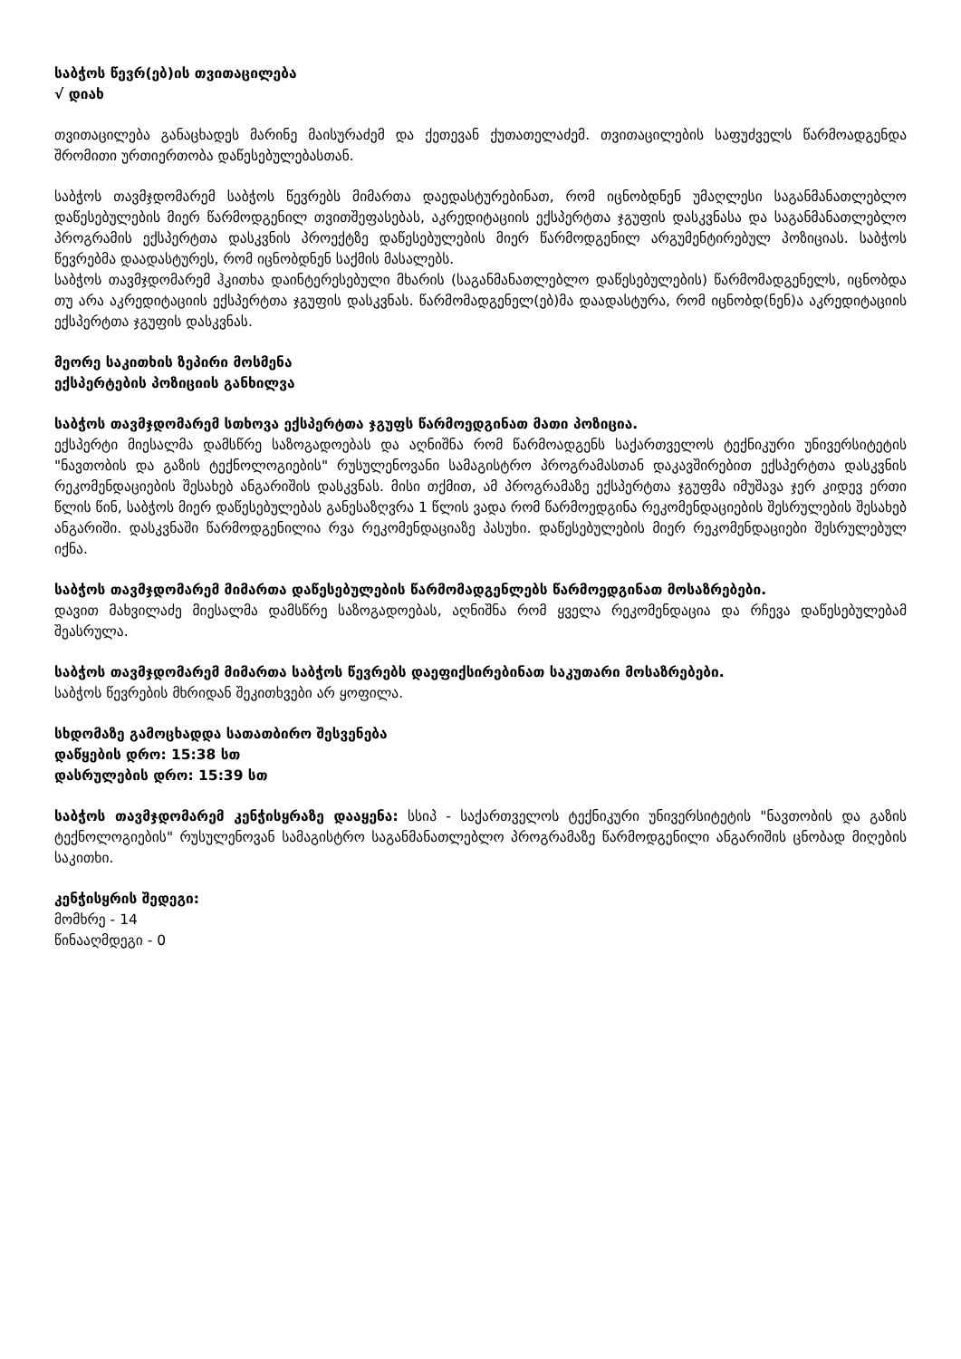საბჭოს წევრ(ებ)ის თვითაცილება
√ დიახ
თვითაცილება განაცხადეს მარინე მაისურაძემ და ქეთევან ქუთათელაძემ. თვითაცილების საფუძველს წარმოადგენდა შრომითი ურთიერთობა დაწესებულებასთან.
საბჭოს თავმჯდომარემ საბჭოს წევრებს მიმართა დაედასტურებინათ, რომ იცნობდნენ უმაღლესი საგანმანათლებლო დაწესებულების მიერ წარმოდგენილ თვითშეფასებას, აკრედიტაციის ექსპერტთა ჯგუფის დასკვნასა და საგანმანათლებლო პროგრამის ექსპერტთა დასკვნის პროექტზე დაწესებულების მიერ წარმოდგენილ არგუმენტირებულ პოზიციას. საბჭოს წევრებმა დაადასტურეს, რომ იცნობდნენ საქმის მასალებს.
საბჭოს თავმჯდომარემ ჰკითხა დაინტერესებული მხარის (საგანმანათლებლო დაწესებულების) წარმომადგენელს, იცნობდა თუ არა აკრედიტაციის ექსპერტთა ჯგუფის დასკვნას. წარმომადგენელ(ებ)მა დაადასტურა, რომ იცნობდ(ნენ)ა აკრედიტაციის ექსპერტთა ჯგუფის დასკვნას.
მეორე საკითხის ზეპირი მოსმენა
ექსპერტების პოზიციის განხილვა
საბჭოს თავმჯდომარემ სთხოვა ექსპერტთა ჯგუფს წარმოედგინათ მათი პოზიცია.
ექსპერტი მიესალმა დამსწრე საზოგადოებას და აღნიშნა რომ წარმოადგენს საქართველოს ტექნიკური უნივერსიტეტის "ნავთობის და გაზის ტექნოლოგიების" რუსულენოვანი სამაგისტრო პროგრამასთან დაკავშირებით ექსპერტთა დასკვნის რეკომენდაციების შესახებ ანგარიშის დასკვნას. მისი თქმით, ამ პროგრამაზე ექსპერტთა ჯგუფმა იმუშავა ჯერ კიდევ ერთი წლის წინ, საბჭოს მიერ დაწესებულებას განესაზღვრა 1 წლის ვადა რომ წარმოედგინა რეკომენდაციების შესრულების შესახებ ანგარიში. დასკვნაში წარმოდგენილია რვა რეკომენდაციაზე პასუხი. დაწესებულების მიერ რეკომენდაციები შესრულებულ იქნა.
საბჭოს თავმჯდომარემ მიმართა დაწესებულების წარმომადგენლებს წარმოედგინათ მოსაზრებები.
დავით მახვილაძე მიესალმა დამსწრე საზოგადოებას, აღნიშნა რომ ყველა რეკომენდაცია და რჩევა დაწესებულებამ შეასრულა.
საბჭოს თავმჯდომარემ მიმართა საბჭოს წევრებს დაეფიქსირებინათ საკუთარი მოსაზრებები.
საბჭოს წევრების მხრიდან შეკითხვები არ ყოფილა.
სხდომაზე გამოცხადდა სათათბირო შესვენება
დაწყების დრო: 15:38 სთ
დასრულების დრო: 15:39 სთ
საბჭოს თავმჯდომარემ კენჭისყრაზე დააყენა: სსიპ - საქართველოს ტექნიკური უნივერსიტეტის "ნავთობის და გაზის ტექნოლოგიების" რუსულენოვან სამაგისტრო საგანმანათლებლო პროგრამაზე წარმოდგენილი ანგარიშის ცნობად მიღების საკითხი.
კენჭისყრის შედეგი:
მომხრე - 14
წინააღმდეგი - 0